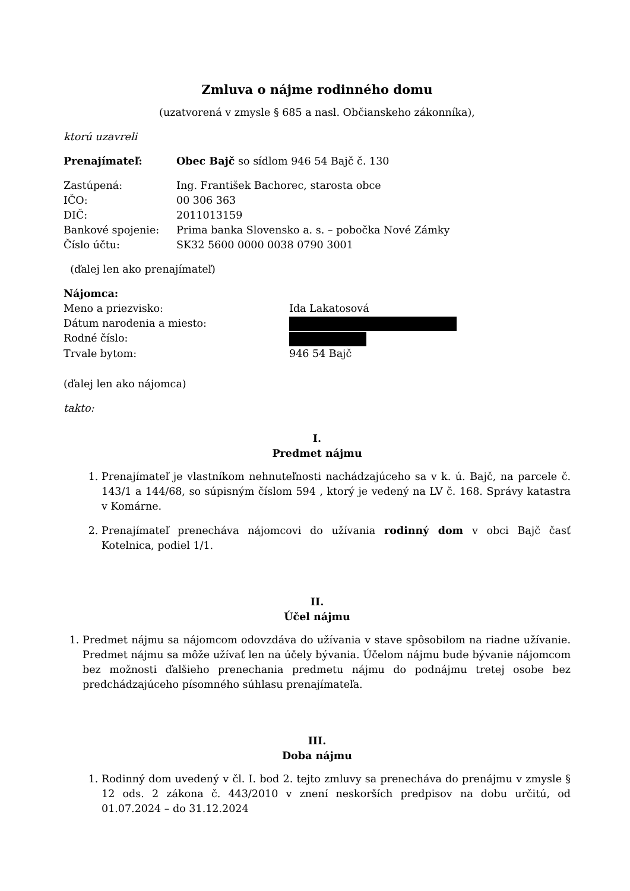Zmluva o nájme rodinného domu
(uzatvorená v zmysle § 685 a nasl. Občianskeho zákonníka),
ktorú uzavreli
Prenajímateľ: Obec Bajč so sídlom 946 54 Bajč č. 130
Zastúpená: Ing. František Bachorec, starosta obce
IČO: 00 306 363
DIČ: 2011013159
Bankové spojenie: Prima banka Slovensko a. s. – pobočka Nové Zámky
Číslo účtu: SK32 5600 0000 0038 0790 3001
(ďalej len ako prenajímateľ)
Nájomca:
Meno a priezvisko: Ida Lakatosová
Dátum narodenia a miesto:
Rodné číslo:
Trvale bytom: 946 54 Bajč
(ďalej len ako nájomca)
takto:
I.
Predmet nájmu
1. Prenajímateľ je vlastníkom nehnuteľnosti nachádzajúceho sa v k. ú. Bajč, na parcele č. 143/1 a 144/68, so súpisným číslom 594 , ktorý je vedený na LV č. 168. Správy katastra v Komárne.
2. Prenajímateľ prenecháva nájomcovi do užívania rodinný dom v obci Bajč časť Kotelnica, podiel 1/1.
II.
Účel nájmu
1. Predmet nájmu sa nájomcom odovzdáva do užívania v stave spôsobilom na riadne užívanie. Predmet nájmu sa môže užívať len na účely bývania. Účelom nájmu bude bývanie nájomcom bez možnosti ďalšieho prenechania predmetu nájmu do podnájmu tretej osobe bez predchádzajúceho písomného súhlasu prenajímateľa.
III.
Doba nájmu
1. Rodinný dom uvedený v čl. I. bod 2. tejto zmluvy sa prenecháva do prenájmu v zmysle § 12 ods. 2 zákona č. 443/2010 v znení neskorších predpisov na dobu určitú, od 01.07.2024 – do 31.12.2024